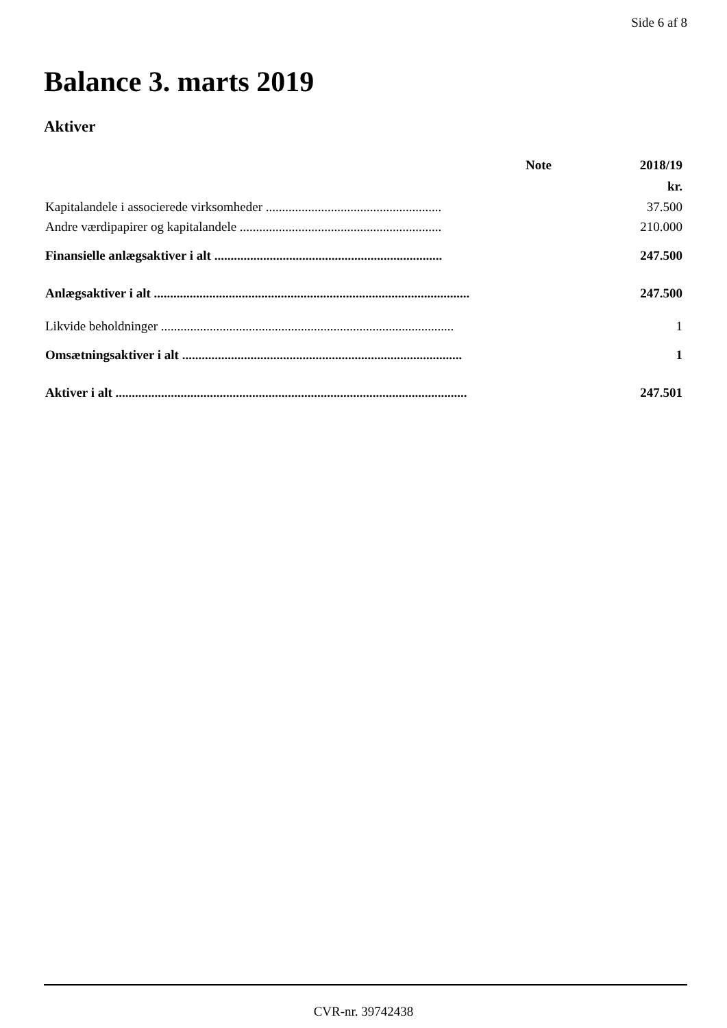Side 6 af 8
Balance 3. marts 2019
Aktiver
| | Note | 2018/19 |
| --- | --- | --- |
| | | kr. |
| Kapitalandele i associerede virksomheder ...................................................... | | 37.500 |
| Andre værdipapirer og kapitalandele .............................................................. | | 210.000 |
| Finansielle anlægsaktiver i alt ...................................................................... | | 247.500 |
| Anlægsaktiver i alt ................................................................................................. | | 247.500 |
| Likvide beholdninger .......................................................................................... | | 1 |
| Omsætningsaktiver i alt ...................................................................................... | | 1 |
| Aktiver i alt ............................................................................................................ | | 247.501 |
CVR-nr. 39742438